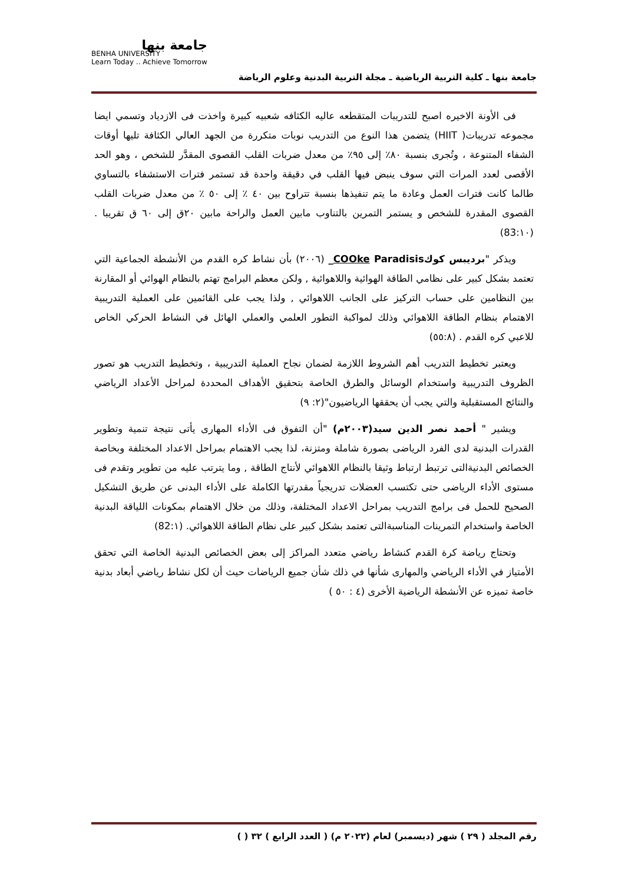جامعة بنها
BENHA UNIVERSITY
Learn Today .. Achieve Tomorrow
جامعة بنها ـ كلية التربية الرياضية ـ مجلة التربية البدنية وعلوم الرياضة
فى الأونة الاخيره اصبح للتدريبات المتقطعه عاليه الكثافه شعبيه كبيرة واخذت فى الازدياد وتسمي ايضا مجموعه تدريبات( HIIT) يتضمن هذا النوع من التدريب نوبات متكررة من الجهد العالي الكثافة تليها أوقات الشفاء المتنوعة ، وتُجرى بنسبة ٨٠٪ إلى ٩٥٪ من معدل ضربات القلب القصوى المقدَّر للشخص ، وهو الحد الأقصى لعدد المرات التي سوف ينبض فيها القلب في دقيقة واحدة قد تستمر فترات الاستشفاء بالتساوي طالما كانت فترات العمل وعادة ما يتم تنفيذها بنسبة تتراوح بين ٤٠ ٪ إلى ٥٠ ٪ من معدل ضربات القلب القصوى المقدرة للشخص و يستمر التمرين بالتناوب مابين العمل والراحة مابين ٢٠ق إلى ٦٠ ق تقريبا . (83:١٠)
ويذكر "برديبس كوكCOOke Paradisis_ (٢٠٠٦) بأن نشاط كره القدم من الأنشطة الجماعية التي تعتمد بشكل كبير على نظامي الطاقة الهوائية واللاهوائية , ولكن معظم البرامج تهتم بالنظام الهوائي أو المقارنة بين النظامين على حساب التركيز على الجانب اللاهوائي , ولذا يجب على القائمين على العملية التدريبية الاهتمام بنظام الطاقة اللاهوائي وذلك لمواكبة التطور العلمي والعملي الهائل في النشاط الحركي الخاص للاعبي كره القدم . (٥٥:٨)
ويعتبر تخطيط التدريب أهم الشروط اللازمة لضمان نجاح العملية التدريبية ، وتخطيط التدريب هو تصور الظروف التدريبية واستخدام الوسائل والطرق الخاصة بتحقيق الأهداف المحددة لمراحل الأعداد الرياضي والنتائج المستقبلية والتي يجب أن يحققها الرياضيون"(٢: ٩)
ويشير " أحمد نصر الدين سيد(٢٠٠٣م) "أن التفوق فى الأداء المهارى يأتى نتيجة تنمية وتطوير القدرات البدنية لدى الفرد الرياضى بصورة شاملة ومتزنة، لذا يجب الاهتمام بمراحل الاعداد المختلفة وبخاصة الخصائص البدنيةالتى ترتبط ارتباط وثيقا بالنظام اللاهوائي لأنتاج الطاقة , وما يترتب عليه من تطوير وتقدم فى مستوى الأداء الرياضى حتى تكتسب العضلات تدريجياً مقدرتها الكاملة على الأداء البدنى عن طريق التشكيل الصحيح للحمل فى برامج التدريب بمراحل الاعداد المختلفة، وذلك من خلال الاهتمام بمكونات اللياقة البدنية الخاصة واستخدام التمرينات المناسبةالتى تعتمد بشكل كبير على نظام الطاقة اللاهوائي. (82:١)
وتحتاج رياضة كرة القدم كنشاط رياضي متعدد المراكز إلى بعض الخصائص البدنية الخاصة التي تحقق الأمتياز في الأداء الرياضي والمهارى شأنها في ذلك شأن جميع الرياضات حيث أن لكل نشاط رياضي أبعاد بدنية خاصة تميزه عن الأنشطة الرياضية الأخرى (٤ : ٥٠ )
رقم المجلد ( ٢٩ ) شهر (ديسمبر) لعام (٢٠٢٢ م) ( العدد الرابع ) ٣٢ ( )